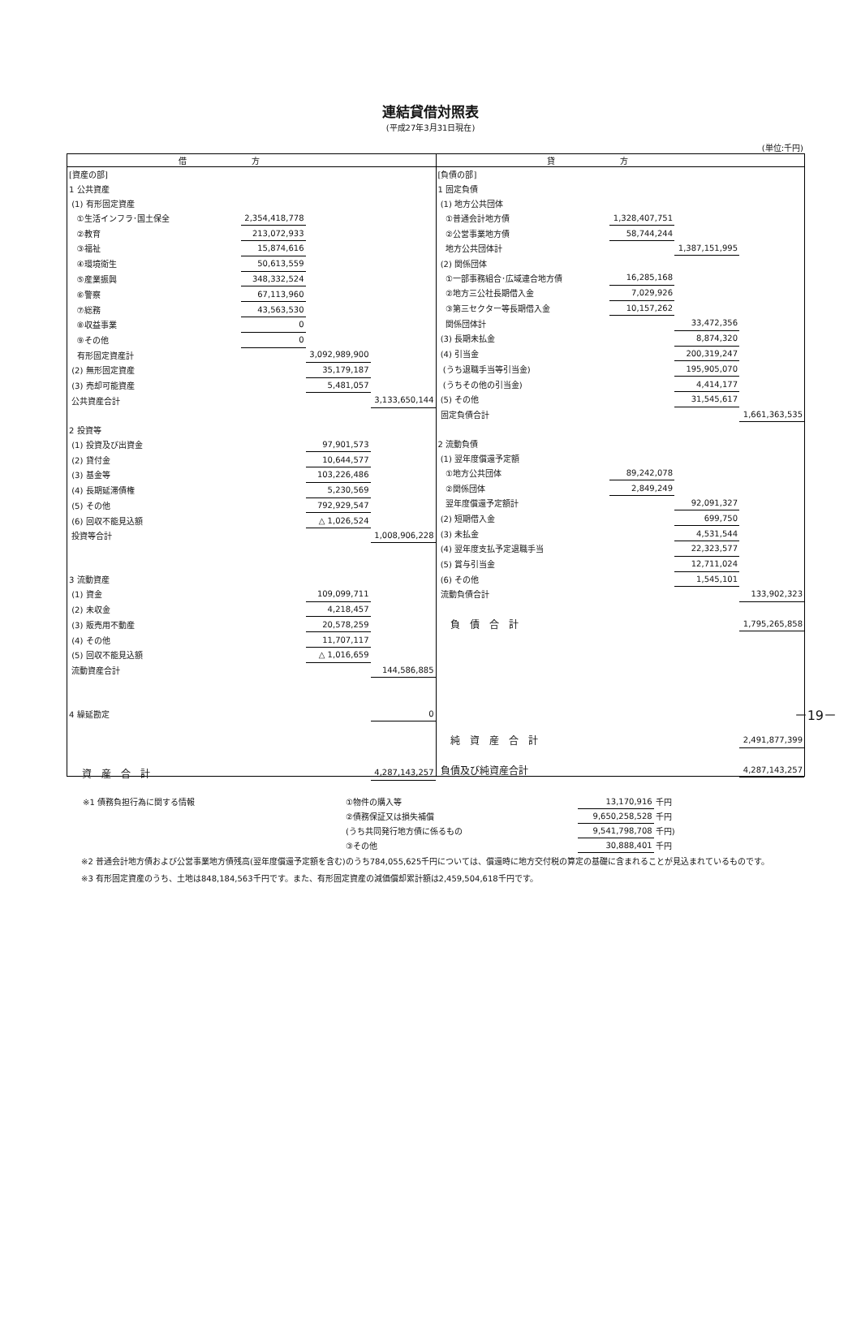連結貸借対照表
(平成27年3月31日現在)
(単位:千円)
借方 貸方
| [資産の部] | | | |
| 1 公共資産 | | | |
| (1) 有形固定資産 | | | |
| ①生活インフラ･国土保全 | 2,354,418,778 | | |
| ②教育 | 213,072,933 | | |
| ③福祉 | 15,874,616 | | |
| ④環境衛生 | 50,613,559 | | |
| ⑤産業振興 | 348,332,524 | | |
| ⑥警察 | 67,113,960 | | |
| ⑦総務 | 43,563,530 | | |
| ⑧収益事業 | 0 | | |
| ⑨その他 | 0 | | |
| 有形固定資産計 | | 3,092,989,900 | |
| (2) 無形固定資産 | | 35,179,187 | |
| (3) 売却可能資産 | | 5,481,057 | |
| 公共資産合計 | | | 3,133,650,144 |
| 2 投資等 | | | |
| (1) 投資及び出資金 | | 97,901,573 | |
| (2) 貸付金 | | 10,644,577 | |
| (3) 基金等 | | 103,226,486 | |
| (4) 長期延滞債権 | | 5,230,569 | |
| (5) その他 | | 792,929,547 | |
| (6) 回収不能見込額 | | △ 1,026,524 | |
| 投資等合計 | | | 1,008,906,228 |
| 3 流動資産 | | | |
| (1) 資金 | | 109,099,711 | |
| (2) 未収金 | | 4,218,457 | |
| (3) 販売用不動産 | | 20,578,259 | |
| (4) その他 | | 11,707,117 | |
| (5) 回収不能見込額 | | △ 1,016,659 | |
| 流動資産合計 | | | 144,586,885 |
| 4 繰延勘定 | | | 0 |
| 資産合計 | | | 4,287,143,257 |
| [負債の部] | | | |
| 1 固定負債 | | | |
| (1) 地方公共団体 | | | |
| ①普通会計地方債 | 1,328,407,751 | | |
| ②公営事業地方債 | 58,744,244 | | |
| 地方公共団体計 | | 1,387,151,995 | |
| (2) 関係団体 | | | |
| ①一部事務組合･広域連合地方債 | 16,285,168 | | |
| ②地方三公社長期借入金 | 7,029,926 | | |
| ③第三セクター等長期借入金 | 10,157,262 | | |
| 関係団体計 | | 33,472,356 | |
| (3) 長期未払金 | | 8,874,320 | |
| (4) 引当金 | | 200,319,247 | |
| (うち退職手当等引当金) | | 195,905,070 | |
| (うちその他の引当金) | | 4,414,177 | |
| (5) その他 | | 31,545,617 | |
| 固定負債合計 | | | 1,661,363,535 |
| 2 流動負債 | | | |
| (1) 翌年度償還予定額 | | | |
| ①地方公共団体 | 89,242,078 | | |
| ②関係団体 | 2,849,249 | | |
| 翌年度償還予定額計 | | 92,091,327 | |
| (2) 短期借入金 | | 699,750 | |
| (3) 未払金 | | 4,531,544 | |
| (4) 翌年度支払予定退職手当 | | 22,323,577 | |
| (5) 賞与引当金 | | 12,711,024 | |
| (6) その他 | | 1,545,101 | |
| 流動負債合計 | | | 133,902,323 |
| 負債合計 | | | 1,795,265,858 |
| 純資産合計 | | | 2,491,877,399 |
| 負債及び純資産合計 | | | 4,287,143,257 |
| ※1 債務負担行為に関する情報 | ①物件の購入等 | 13,170,916 | 千円 |
| | ②債務保証又は損失補償 | 9,650,258,528 | 千円 |
| | (うち共同発行地方債に係るもの | 9,541,798,708 | 千円) |
| | ③その他 | 30,888,401 | 千円 |
※2 普通会計地方債および公営事業地方債残高(翌年度償還予定額を含む)のうち784,055,625千円については、償還時に地方交付税の算定の基礎に含まれることが見込まれているものです。
※3 有形固定資産のうち、土地は848,184,563千円です。また、有形固定資産の減価償却累計額は2,459,504,618千円です。
－19－